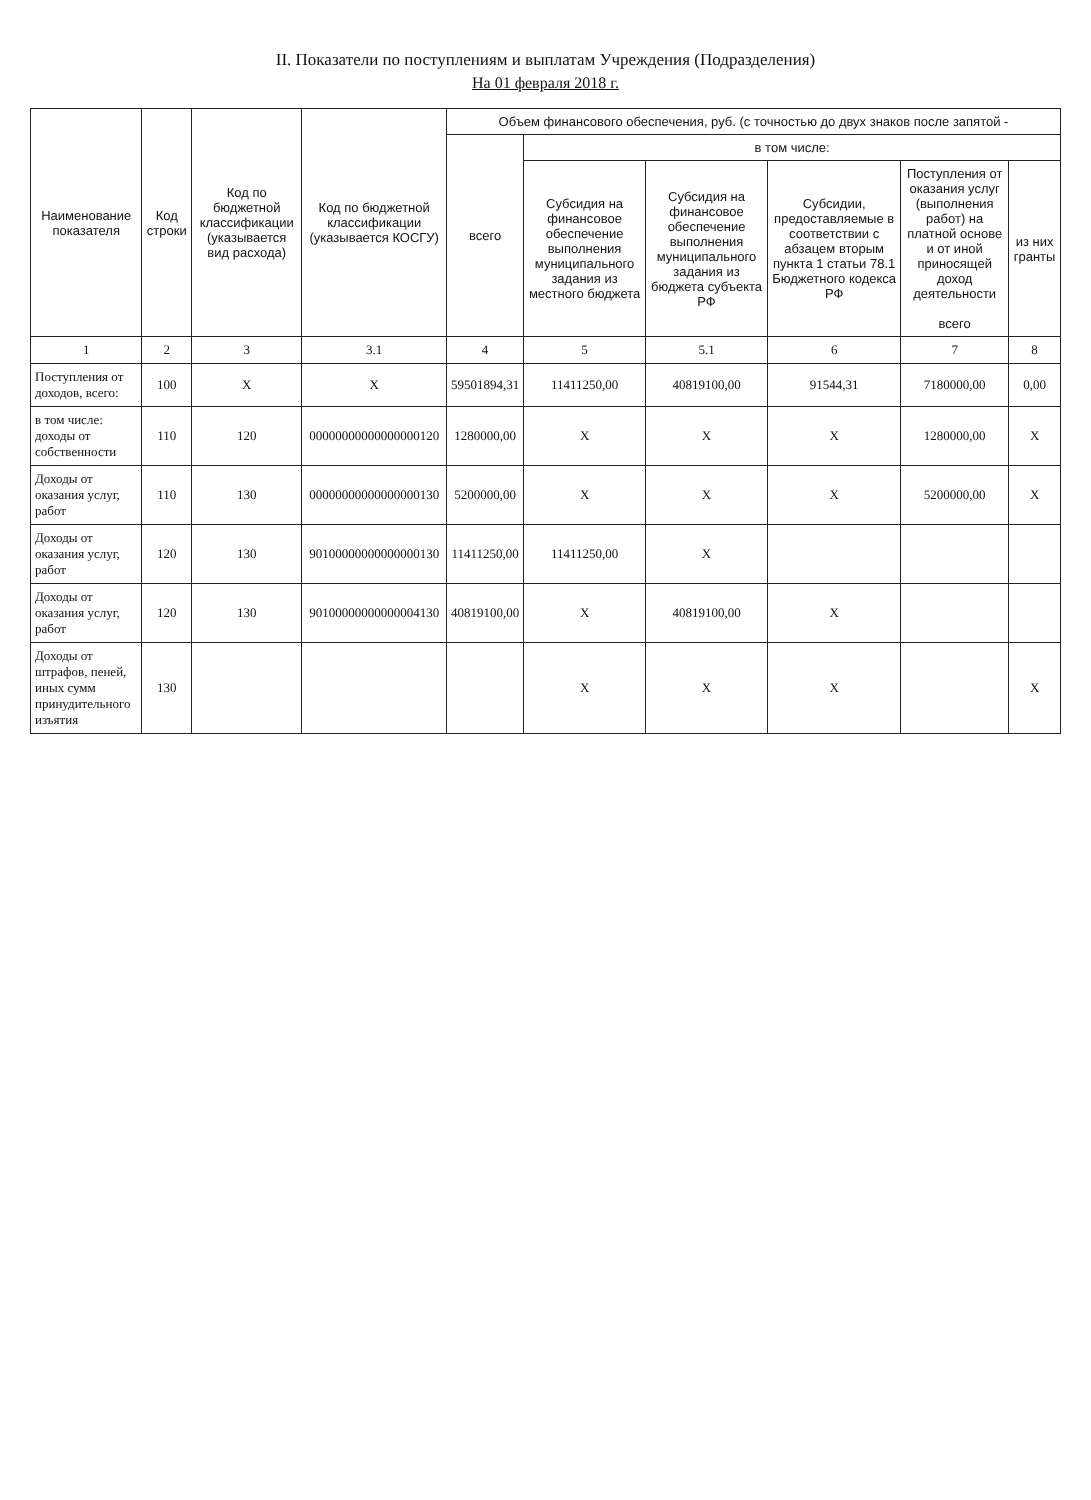II. Показатели по поступлениям и выплатам Учреждения (Подразделения)
На 01 февраля 2018 г.
| Наименование показателя | Код строки | Код по бюджетной классификации (указывается вид расхода) | Код по бюджетной классификации (указывается КОСГУ) | Объем финансового обеспечения, руб. (с точностью до двух знаков после запятой - | | | | | |
| --- | --- | --- | --- | --- | --- | --- | --- | --- | --- |
| | | | | всего | в том числе: | | | | |
| | | | | | Субсидия на финансовое обеспечение выполнения муниципального задания из местного бюджета | Субсидия на финансовое обеспечение выполнения муниципального задания из бюджета субъекта РФ | Субсидии, предоставляемые в соответствии с абзацем вторым пункта 1 статьи 78.1 Бюджетного кодекса РФ | Поступления от оказания услуг (выполнения работ) на платной основе и от иной приносящей доход деятельности всего | из них гранты |
| 1 | 2 | 3 | 3.1 | 4 | 5 | 5.1 | 6 | 7 | 8 |
| Поступления от доходов, всего: | 100 | X | X | 59501894,31 | 11411250,00 | 40819100,00 | 91544,31 | 7180000,00 | 0,00 |
| в том числе: доходы от собственности | 110 | 120 | 00000000000000000120 | 1280000,00 | X | X | X | 1280000,00 | X |
| Доходы от оказания услуг, работ | 110 | 130 | 00000000000000000130 | 5200000,00 | X | X | X | 5200000,00 | X |
| Доходы от оказания услуг, работ | 120 | 130 | 90100000000000000130 | 11411250,00 | 11411250,00 | X | | | |
| Доходы от оказания услуг, работ | 120 | 130 | 90100000000000004130 | 40819100,00 | X | 40819100,00 | X | | |
| Доходы от штрафов, пеней, иных сумм принудительного изъятия | 130 | | | | X | X | X | | X |